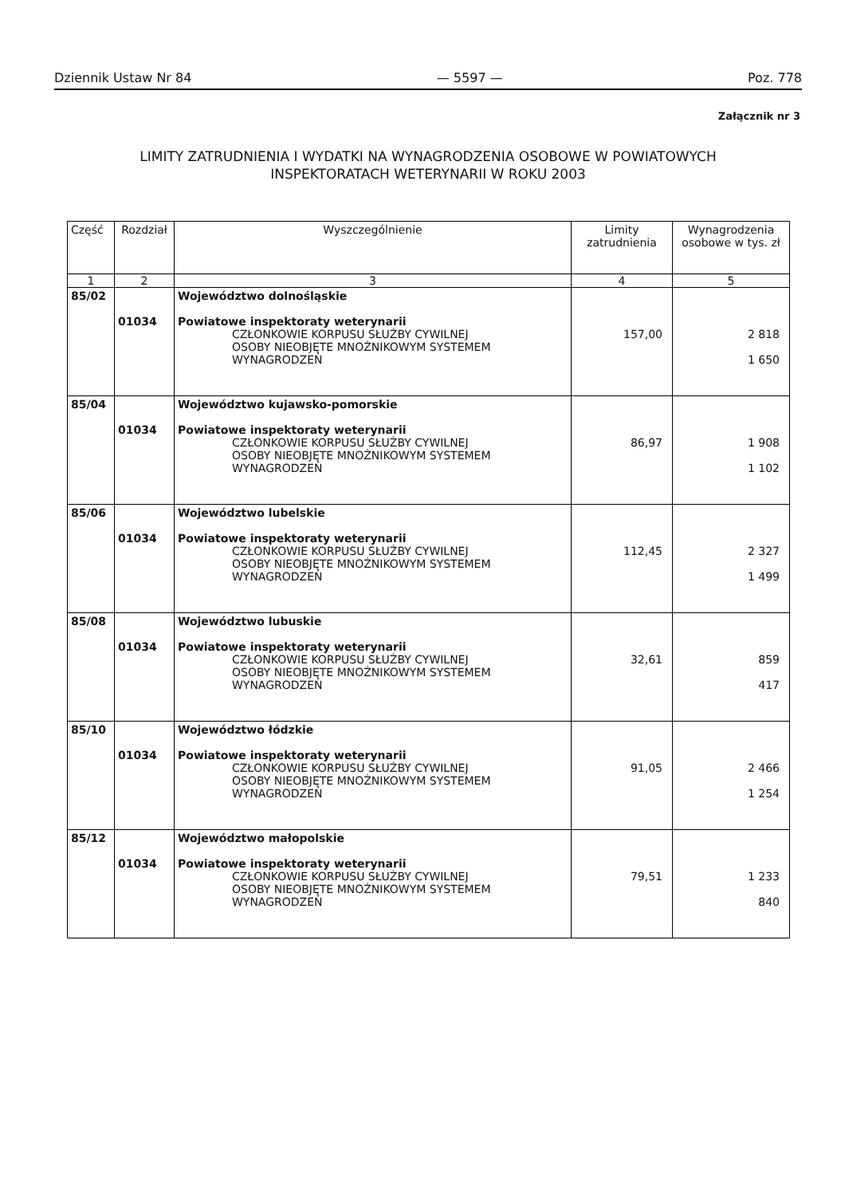Dziennik Ustaw Nr 84 — 5597 — Poz. 778
Załącznik nr 3
LIMITY ZATRUDNIENIA I WYDATKI NA WYNAGRODZENIA OSOBOWE W POWIATOWYCH
INSPEKTORATACH WETERYNARII W ROKU 2003
| Część | Rozdział | Wyszczególnienie | Limity zatrudnienia | Wynagrodzenia osobowe w tys. zł |
| --- | --- | --- | --- | --- |
| 1 | 2 | 3 | 4 | 5 |
| 85/02 | 01034 | Województwo dolnośląskie Powiatowe inspektoraty weterynarii CZŁONKOWIE KORPUSU SŁUŻBY CYWILNEJ OSOBY NIEOBJĘTE MNOŻNIKOWYM SYSTEMEM WYNAGRODZEŃ | 157,00 | 2 818 1 650 |
| 85/04 | 01034 | Województwo kujawsko-pomorskie Powiatowe inspektoraty weterynarii CZŁONKOWIE KORPUSU SŁUŻBY CYWILNEJ OSOBY NIEOBJĘTE MNOŻNIKOWYM SYSTEMEM WYNAGRODZEŃ | 86,97 | 1 908 1 102 |
| 85/06 | 01034 | Województwo lubelskie Powiatowe inspektoraty weterynarii CZŁONKOWIE KORPUSU SŁUŻBY CYWILNEJ OSOBY NIEOBJĘTE MNOŻNIKOWYM SYSTEMEM WYNAGRODZEŃ | 112,45 | 2 327 1 499 |
| 85/08 | 01034 | Województwo lubuskie Powiatowe inspektoraty weterynarii CZŁONKOWIE KORPUSU SŁUŻBY CYWILNEJ OSOBY NIEOBJĘTE MNOŻNIKOWYM SYSTEMEM WYNAGRODZEŃ | 32,61 | 859 417 |
| 85/10 | 01034 | Województwo łódzkie Powiatowe inspektoraty weterynarii CZŁONKOWIE KORPUSU SŁUŻBY CYWILNEJ OSOBY NIEOBJĘTE MNOŻNIKOWYM SYSTEMEM WYNAGRODZEŃ | 91,05 | 2 466 1 254 |
| 85/12 | 01034 | Województwo małopolskie Powiatowe inspektoraty weterynarii CZŁONKOWIE KORPUSU SŁUŻBY CYWILNEJ OSOBY NIEOBJĘTE MNOŻNIKOWYM SYSTEMEM WYNAGRODZEŃ | 79,51 | 1 233 840 |